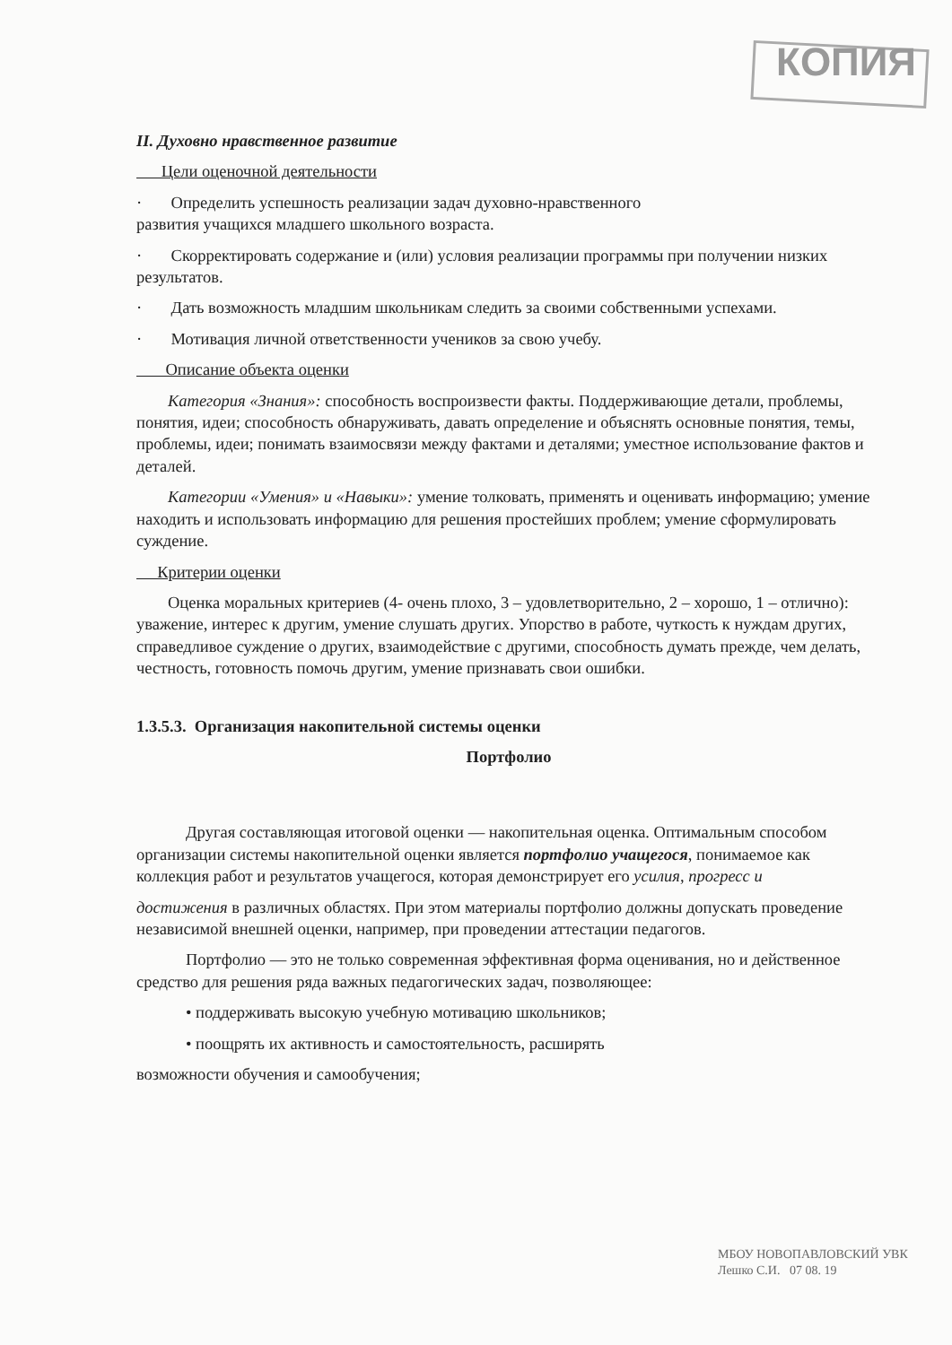КОПИЯ
II. Духовно нравственное развитие
Цели оценочной деятельности
· Определить успешность реализации задач духовно-нравственного
развития учащихся младшего школьного возраста.
· Скорректировать содержание и (или) условия реализации программы при получении низких результатов.
· Дать возможность младшим школьникам следить за своими собственными успехами.
· Мотивация личной ответственности учеников за свою учебу.
Описание объекта оценки
Категория «Знания»: способность воспроизвести факты. Поддерживающие детали, проблемы, понятия, идеи; способность обнаруживать, давать определение и объяснять основные понятия, темы, проблемы, идеи; понимать взаимосвязи между фактами и деталями; уместное использование фактов и деталей.
Категории «Умения» и «Навыки»: умение толковать, применять и оценивать информацию; умение находить и использовать информацию для решения простейших проблем; умение сформулировать суждение.
Критерии оценки
Оценка моральных критериев (4- очень плохо, 3 – удовлетворительно, 2 – хорошо, 1 – отлично): уважение, интерес к другим, умение слушать других. Упорство в работе, чуткость к нуждам других, справедливое суждение о других, взаимодействие с другими, способность думать прежде, чем делать, честность, готовность помочь другим, умение признавать свои ошибки.
1.3.5.3. Организация накопительной системы оценки
Портфолио
Другая составляющая итоговой оценки — накопительная оценка. Оптимальным способом организации системы накопительной оценки является портфолио учащегося, понимаемое как коллекция работ и результатов учащегося, которая демонстрирует его усилия, прогресс и
достижения в различных областях. При этом материалы портфолио должны допускать проведение независимой внешней оценки, например, при проведении аттестации педагогов.
Портфолио — это не только современная эффективная форма оценивания, но и действенное средство для решения ряда важных педагогических задач, позволяющее:
• поддерживать высокую учебную мотивацию школьников;
• поощрять их активность и самостоятельность, расширять
возможности обучения и самообучения;
МБОУ НОВОПАВЛОВСКИЙ УВК Лешко С.И. 07 08. 19